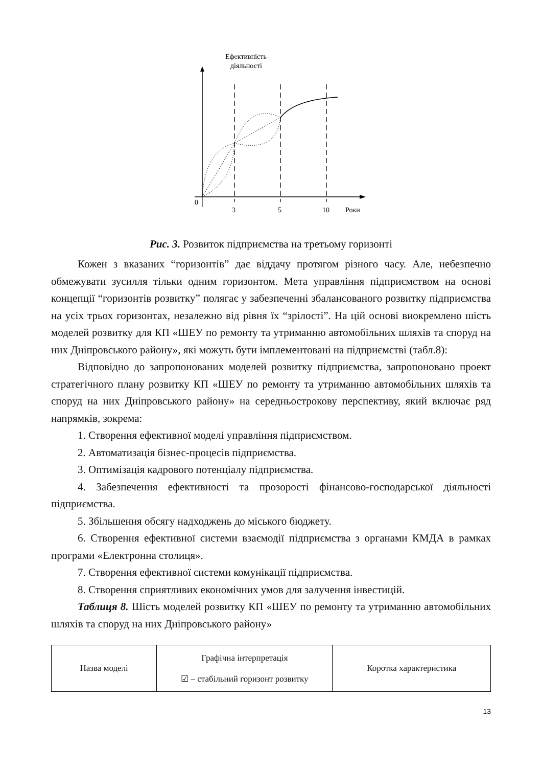Ефективність
діяльності
0
3
5
10
Роки
Рис. 3. Розвиток підприємства на третьому горизонті
Кожен з вказаних “горизонтів” дає віддачу протягом різного часу. Але, небезпечно обмежувати зусилля тільки одним горизонтом. Мета управління підприємством на основі концепції “горизонтів розвитку” полягає у забезпеченні збалансованого розвитку підприємства на усіх трьох горизонтах, незалежно від рівня їх “зрілості”. На цій основі виокремлено шість моделей розвитку для КП «ШЕУ по ремонту та утриманню автомобільних шляхів та споруд на них Дніпровського району», які можуть бути імплементовані на підприємстві (табл.8):
Відповідно до запропонованих моделей розвитку підприємства, запропоновано проект стратегічного плану розвитку КП «ШЕУ по ремонту та утриманню автомобільних шляхів та споруд на них Дніпровського району» на середньострокову перспективу, який включає ряд напрямків, зокрема:
1. Створення ефективної моделі управління підприємством.
2. Автоматизація бізнес-процесів підприємства.
3. Оптимізація кадрового потенціалу підприємства.
4. Забезпечення ефективності та прозорості фінансово-господарської діяльності підприємства.
5. Збільшення обсягу надходжень до міського бюджету.
6. Створення ефективної системи взаємодії підприємства з органами КМДА в рамках програми «Електронна столиця».
7. Створення ефективної системи комунікації підприємства.
8. Створення сприятливих економічних умов для залучення інвестицій.
Таблиця 8. Шість моделей розвитку КП «ШЕУ по ремонту та утриманню автомобільних шляхів та споруд на них Дніпровського району»
| Назва моделі | Графічна інтерпретація ☑ – стабільний горизонт розвитку | Коротка характеристика |
13